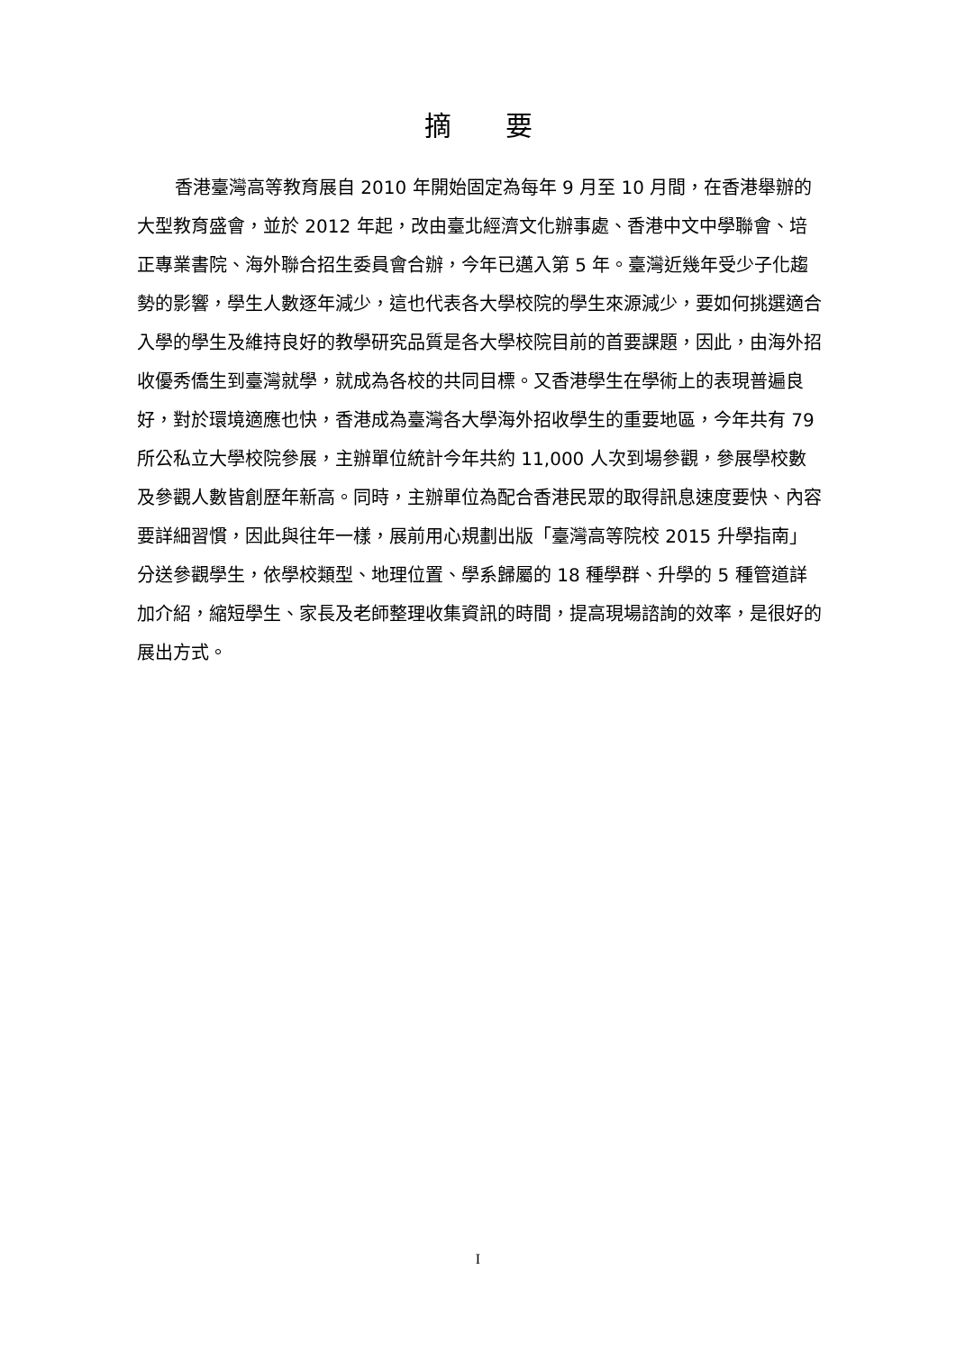摘要
香港臺灣高等教育展自 2010 年開始固定為每年 9 月至 10 月間，在香港舉辦的大型教育盛會，並於 2012 年起，改由臺北經濟文化辦事處、香港中文中學聯會、培正專業書院、海外聯合招生委員會合辦，今年已邁入第 5 年。臺灣近幾年受少子化趨勢的影響，學生人數逐年減少，這也代表各大學校院的學生來源減少，要如何挑選適合入學的學生及維持良好的教學研究品質是各大學校院目前的首要課題，因此，由海外招收優秀僑生到臺灣就學，就成為各校的共同目標。又香港學生在學術上的表現普遍良好，對於環境適應也快，香港成為臺灣各大學海外招收學生的重要地區，今年共有 79 所公私立大學校院參展，主辦單位統計今年共約 11,000 人次到場參觀，參展學校數及參觀人數皆創歷年新高。同時，主辦單位為配合香港民眾的取得訊息速度要快、內容要詳細習慣，因此與往年一樣，展前用心規劃出版「臺灣高等院校 2015 升學指南」分送參觀學生，依學校類型、地理位置、學系歸屬的 18 種學群、升學的 5 種管道詳加介紹，縮短學生、家長及老師整理收集資訊的時間，提高現場諮詢的效率，是很好的展出方式。
I